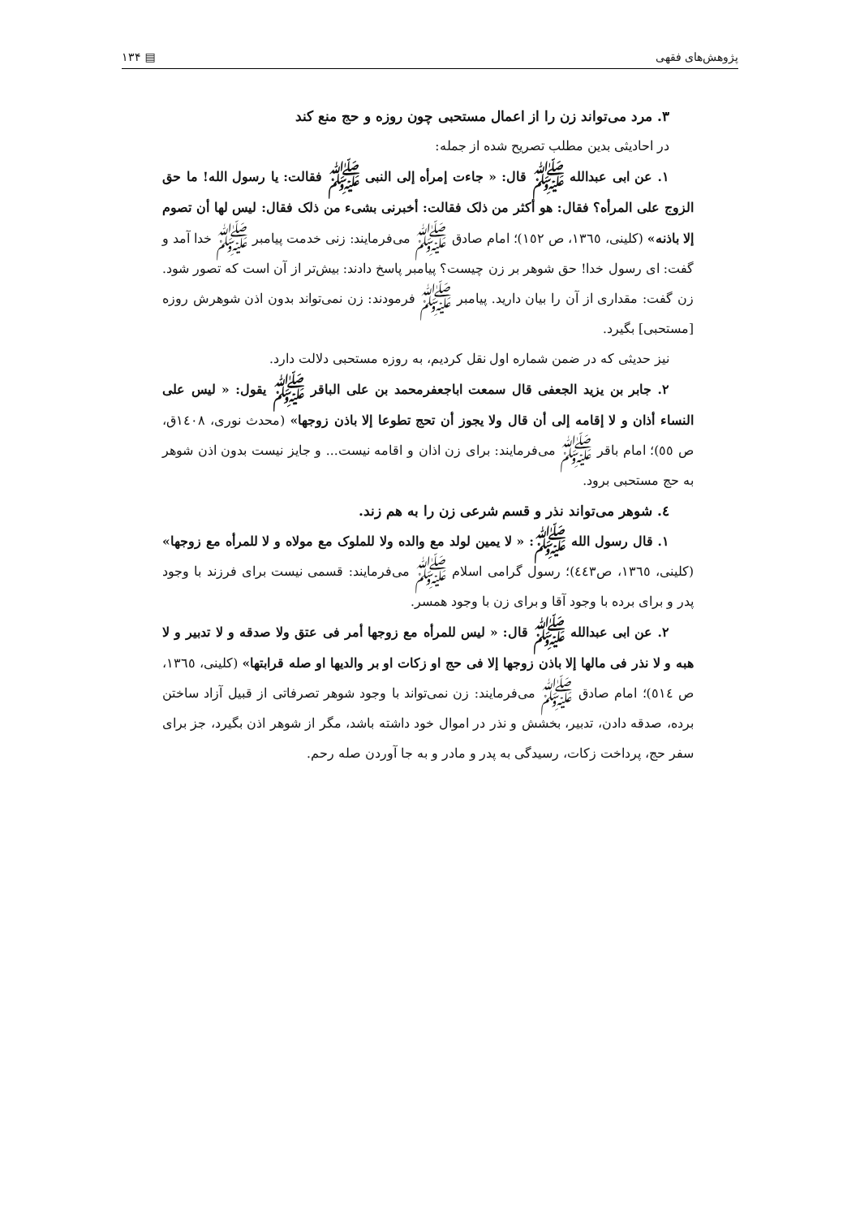پژوهش‌های فقهی ▤ ۱۳۴
۳. مرد می‌تواند زن را از اعمال مستحبی چون روزه و حج منع کند
در احادیثی بدین مطلب تصریح شده از جمله:
۱. عن ابی عبدالله ﷺ قال: « جاءت إمرأه إلی النبی ﷺ فقالت: یا رسول الله! ما حق الزوج علی المرأه؟ فقال: هو أکثر من ذلک فقالت: أخبرنی بشیء من ذلک فقال: لیس لها أن تصوم إلا باذنه» (کلینی، ۱۳٦٥، ص ۱٥۲)؛ امام صادق ﷺ می‌فرمایند: زنی خدمت پیامبر ﷺ خدا آمد و گفت: ای رسول خدا! حق شوهر بر زن چیست؟ پیامبر پاسخ دادند: بیش‌تر از آن است که تصور شود. زن گفت: مقداری از آن را بیان دارید. پیامبر ﷺ فرمودند: زن نمی‌تواند بدون اذن شوهرش روزه [مستحبی] بگیرد.
نیز حدیثی که در ضمن شماره اول نقل کردیم، به روزه مستحبی دلالت دارد.
۲. جابر بن یزید الجعفی قال سمعت اباجعفرمحمد بن علی الباقر ﷺ یقول: « لیس علی النساء أذان و لا إقامه إلی أن قال ولا یجوز أن تحج تطوعا إلا باذن زوجها» (محدث نوری، ۱٤۰۸ق، ص ٥٥)؛ امام باقر ﷺ می‌فرمایند: برای زن اذان و اقامه نیست... و جایز نیست بدون اذن شوهر به حج مستحبی برود.
٤. شوهر می‌تواند نذر و قسم شرعی زن را به هم زند.
۱. قال رسول الله ﷺ: « لا یمین لولد مع والده ولا للملوک مع مولاه و لا للمرأه مع زوجها» (کلینی، ۱۳٦٥، ص٤٤۳)؛ رسول گرامی اسلام ﷺ می‌فرمایند: قسمی نیست برای فرزند با وجود پدر و برای برده با وجود آقا و برای زن با وجود همسر.
۲. عن ابی عبدالله ﷺ قال: « لیس للمرأه مع زوجها أمر فی عتق ولا صدقه و لا تدبیر و لا هبه و لا نذر فی مالها إلا باذن زوجها إلا فی حج او زکات او بر والدیها او صله قرابتها» (کلینی، ۱۳٦٥، ص ٥۱٤)؛ امام صادق ﷺ می‌فرمایند: زن نمی‌تواند با وجود شوهر تصرفاتی از قبیل آزاد ساختن برده، صدقه دادن، تدبیر، بخشش و نذر در اموال خود داشته باشد، مگر از شوهر اذن بگیرد، جز برای سفر حج، پرداخت زکات، رسیدگی به پدر و مادر و به جا آوردن صله رحم.